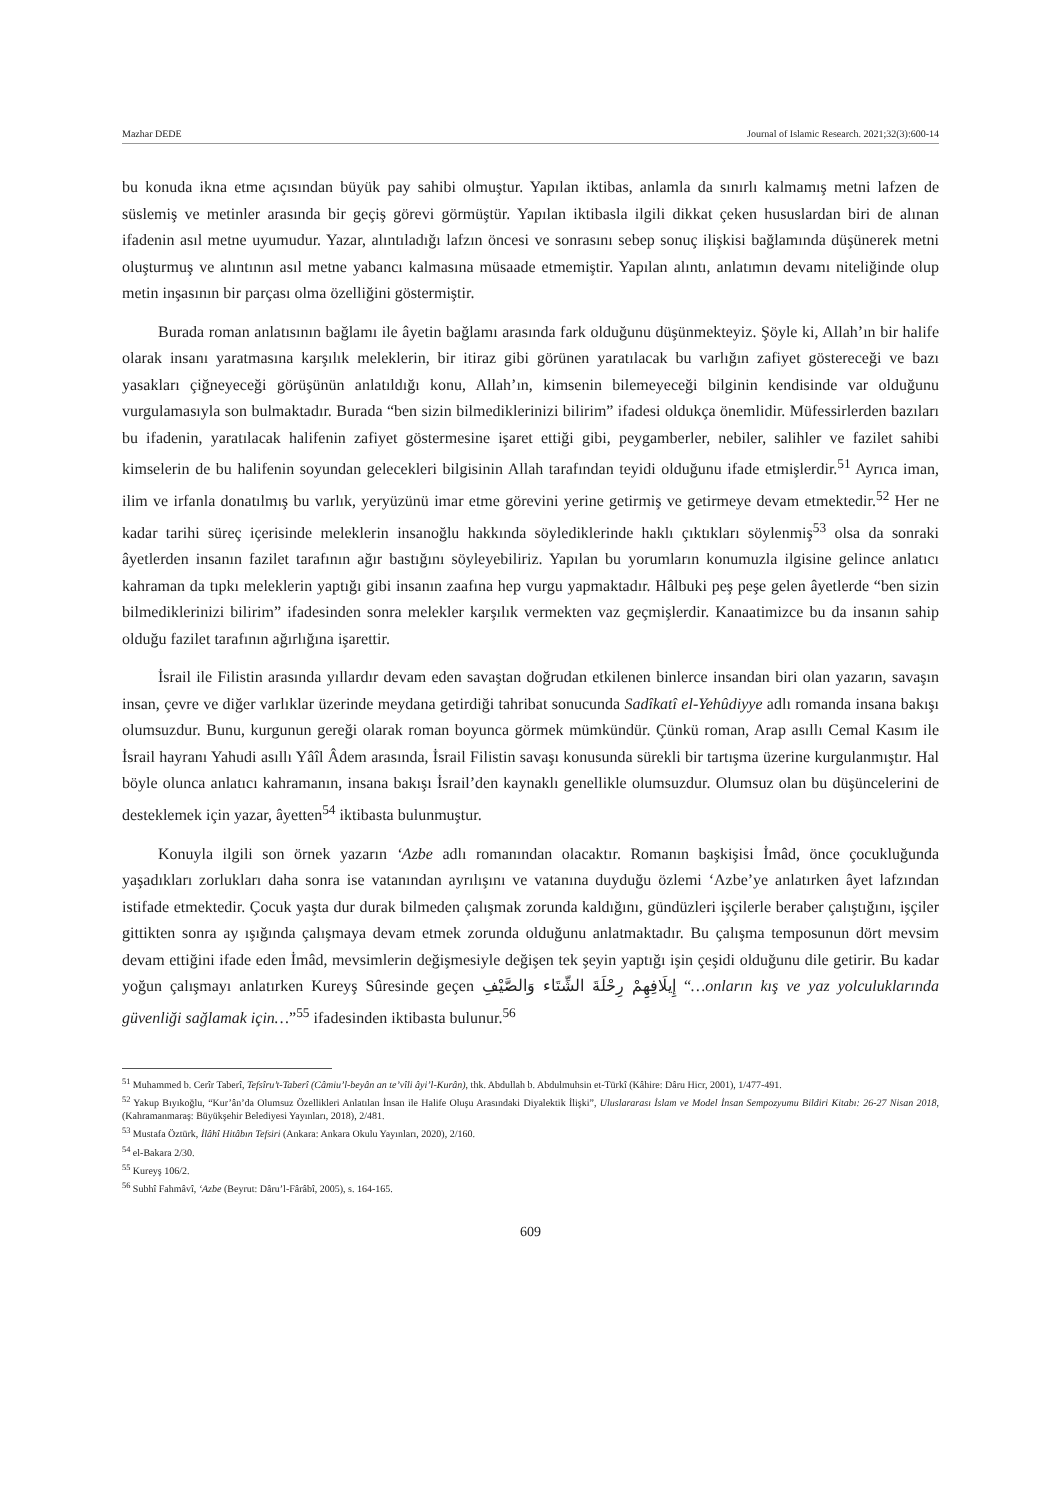Mazhar DEDE Journal of Islamic Research. 2021;32(3):600-14
bu konuda ikna etme açısından büyük pay sahibi olmuştur. Yapılan iktibas, anlamla da sınırlı kalmamış metni lafzen de süslemiş ve metinler arasında bir geçiş görevi görmüştür. Yapılan iktibasla ilgili dikkat çeken hususlardan biri de alınan ifadenin asıl metne uyumudur. Yazar, alıntıladığı lafzın öncesi ve sonrasını sebep sonuç ilişkisi bağlamında düşünerek metni oluşturmuş ve alıntının asıl metne yabancı kalmasına müsaade etmemiştir. Yapılan alıntı, anlatımın devamı niteliğinde olup metin inşasının bir parçası olma özelliğini göstermiştir.
Burada roman anlatısının bağlamı ile âyetin bağlamı arasında fark olduğunu düşünmekteyiz. Şöyle ki, Allah’ın bir halife olarak insanı yaratmasına karşılık meleklerin, bir itiraz gibi görünen yaratılacak bu varlığın zafiyet göstereceği ve bazı yasakları çiğneyeceği görüşünün anlatıldığı konu, Allah’ın, kimsenin bilemeyeceği bilginin kendisinde var olduğunu vurgulamasıyla son bulmaktadır. Burada “ben sizin bilmediklerinizi bilirim” ifadesi oldukça önemlidir. Müfessirlerden bazıları bu ifadenin, yaratılacak halifenin zafiyet göstermesine işaret ettiği gibi, peygamberler, nebiler, salihler ve fazilet sahibi kimselerin de bu halifenin soyundan gelecekleri bilgisinin Allah tarafından teyidi olduğunu ifade etmişlerdir.<sup>51</sup> Ayrıca iman, ilim ve irfanla donatılmış bu varlık, yeryüzünü imar etme görevini yerine getirmiş ve getirmeye devam etmektedir.<sup>52</sup> Her ne kadar tarihi süreç içerisinde meleklerin insanoğlu hakkında söylediklerinde haklı çıktıkları söylenmiş<sup>53</sup> olsa da sonraki âyetlerden insanın fazilet tarafının ağır bastığını söyleyebiliriz. Yapılan bu yorumların konumuzla ilgisine gelince anlatıcı kahraman da tıpkı meleklerin yaptığı gibi insanın zaafına hep vurgu yapmaktadır. Hâlbuki peş peşe gelen âyetlerde “ben sizin bilmediklerinizi bilirim” ifadesinden sonra melekler karşılık vermekten vaz geçmişlerdir. Kanaatimizce bu da insanın sahip olduğu fazilet tarafının ağırlığına işarettir.
İsrail ile Filistin arasında yıllardır devam eden savaştan doğrudan etkilenen binlerce insandan biri olan yazarın, savaşın insan, çevre ve diğer varlıklar üzerinde meydana getirdiği tahribat sonucunda Sadîkatî el-Yehûdiyye adlı romanda insana bakışı olumsuzdur. Bunu, kurgunun gereği olarak roman boyunca görmek mümkündür. Çünkü roman, Arap asıllı Cemal Kasım ile İsrail hayranı Yahudi asıllı Yâîl Âdem arasında, İsrail Filistin savaşı konusunda sürekli bir tartışma üzerine kurgulanmıştır. Hal böyle olunca anlatıcı kahramanın, insana bakışı İsrail’den kaynaklı genellikle olumsuzdur. Olumsuz olan bu düşüncelerini de desteklemek için yazar, âyetten<sup>54</sup> iktibasta bulunmuştur.
Konuyla ilgili son örnek yazarın ‘Azbe adlı romanından olacaktır. Romanın başkişisi İmâd, önce çocukluğunda yaşadıkları zorlukları daha sonra ise vatanından ayrılışını ve vatanına duyduğu özlemi ‘Azbe’ye anlatırken âyet lafzından istifade etmektedir. Çocuk yaşta dur durak bilmeden çalışmak zorunda kaldığını, gündüzleri işçilerle beraber çalıştığını, işçiler gittikten sonra ay ışığında çalışmaya devam etmek zorunda olduğunu anlatmaktadır. Bu çalışma temposunun dört mevsim devam ettiğini ifade eden İmâd, mevsimlerin değişmesiyle değişen tek şeyin yaptığı işin çeşidi olduğunu dile getirir. Bu kadar yoğun çalışmayı anlatırken Kureyş Sûresinde geçen إِيلَافِهِمْ رِحْلَةَ الشِّتَاء وَالصَّيْفِ “…onların kış ve yaz yolculuklarında güvenliği sağlamak için…”<sup>55</sup> ifadesinden iktibasta bulunur.<sup>56</sup>
<sup>51</sup> Muhammed b. Cerîr Taberî, Tefsîru’t-Taberî (Câmiu’l-beyân an te’vîli âyi’l-Kurân), thk. Abdullah b. Abdulmuhsin et-Türkî (Kâhire: Dâru Hicr, 2001), 1/477-491.
<sup>52</sup> Yakup Bıyıkoğlu, “Kur’ân’da Olumsuz Özellikleri Anlatılan İnsan ile Halife Oluşu Arasındaki Diyalektik İlişki”, Uluslararası İslam ve Model İnsan Sempozyumu Bildiri Kitabı: 26-27 Nisan 2018, (Kahramanmaraş: Büyükşehir Belediyesi Yayınları, 2018), 2/481.
<sup>53</sup> Mustafa Öztürk, İlâhî Hitâbın Tefsiri (Ankara: Ankara Okulu Yayınları, 2020), 2/160.
<sup>54</sup> el-Bakara 2/30.
<sup>55</sup> Kureyş 106/2.
<sup>56</sup> Subhî Fahmâvî, ‘Azbe (Beyrut: Dâru’l-Fârâbî, 2005), s. 164-165.
609